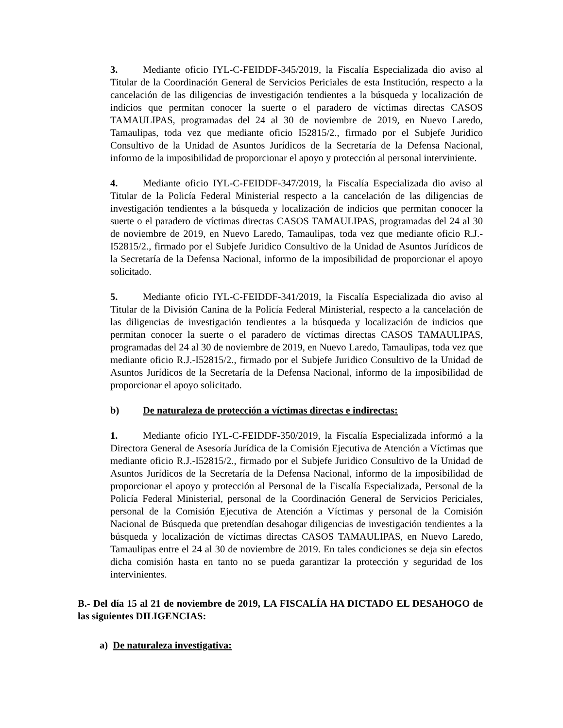3. Mediante oficio IYL-C-FEIDDF-345/2019, la Fiscalía Especializada dio aviso al Titular de la Coordinación General de Servicios Periciales de esta Institución, respecto a la cancelación de las diligencias de investigación tendientes a la búsqueda y localización de indicios que permitan conocer la suerte o el paradero de víctimas directas CASOS TAMAULIPAS, programadas del 24 al 30 de noviembre de 2019, en Nuevo Laredo, Tamaulipas, toda vez que mediante oficio I52815/2., firmado por el Subjefe Juridico Consultivo de la Unidad de Asuntos Jurídicos de la Secretaría de la Defensa Nacional, informo de la imposibilidad de proporcionar el apoyo y protección al personal interviniente.
4. Mediante oficio IYL-C-FEIDDF-347/2019, la Fiscalía Especializada dio aviso al Titular de la Policía Federal Ministerial respecto a la cancelación de las diligencias de investigación tendientes a la búsqueda y localización de indicios que permitan conocer la suerte o el paradero de víctimas directas CASOS TAMAULIPAS, programadas del 24 al 30 de noviembre de 2019, en Nuevo Laredo, Tamaulipas, toda vez que mediante oficio R.J.-I52815/2., firmado por el Subjefe Juridico Consultivo de la Unidad de Asuntos Jurídicos de la Secretaría de la Defensa Nacional, informo de la imposibilidad de proporcionar el apoyo solicitado.
5. Mediante oficio IYL-C-FEIDDF-341/2019, la Fiscalía Especializada dio aviso al Titular de la División Canina de la Policía Federal Ministerial, respecto a la cancelación de las diligencias de investigación tendientes a la búsqueda y localización de indicios que permitan conocer la suerte o el paradero de víctimas directas CASOS TAMAULIPAS, programadas del 24 al 30 de noviembre de 2019, en Nuevo Laredo, Tamaulipas, toda vez que mediante oficio R.J.-I52815/2., firmado por el Subjefe Juridico Consultivo de la Unidad de Asuntos Jurídicos de la Secretaría de la Defensa Nacional, informo de la imposibilidad de proporcionar el apoyo solicitado.
b) De naturaleza de protección a víctimas directas e indirectas:
1. Mediante oficio IYL-C-FEIDDF-350/2019, la Fiscalía Especializada informó a la Directora General de Asesoría Jurídica de la Comisión Ejecutiva de Atención a Víctimas que mediante oficio R.J.-I52815/2., firmado por el Subjefe Juridico Consultivo de la Unidad de Asuntos Jurídicos de la Secretaría de la Defensa Nacional, informo de la imposibilidad de proporcionar el apoyo y protección al Personal de la Fiscalía Especializada, Personal de la Policía Federal Ministerial, personal de la Coordinación General de Servicios Periciales, personal de la Comisión Ejecutiva de Atención a Víctimas y personal de la Comisión Nacional de Búsqueda que pretendían desahogar diligencias de investigación tendientes a la búsqueda y localización de víctimas directas CASOS TAMAULIPAS, en Nuevo Laredo, Tamaulipas entre el 24 al 30 de noviembre de 2019. En tales condiciones se deja sin efectos dicha comisión hasta en tanto no se pueda garantizar la protección y seguridad de los intervinientes.
B.- Del día 15 al 21 de noviembre de 2019, LA FISCALÍA HA DICTADO EL DESAHOGO de las siguientes DILIGENCIAS:
a) De naturaleza investigativa: